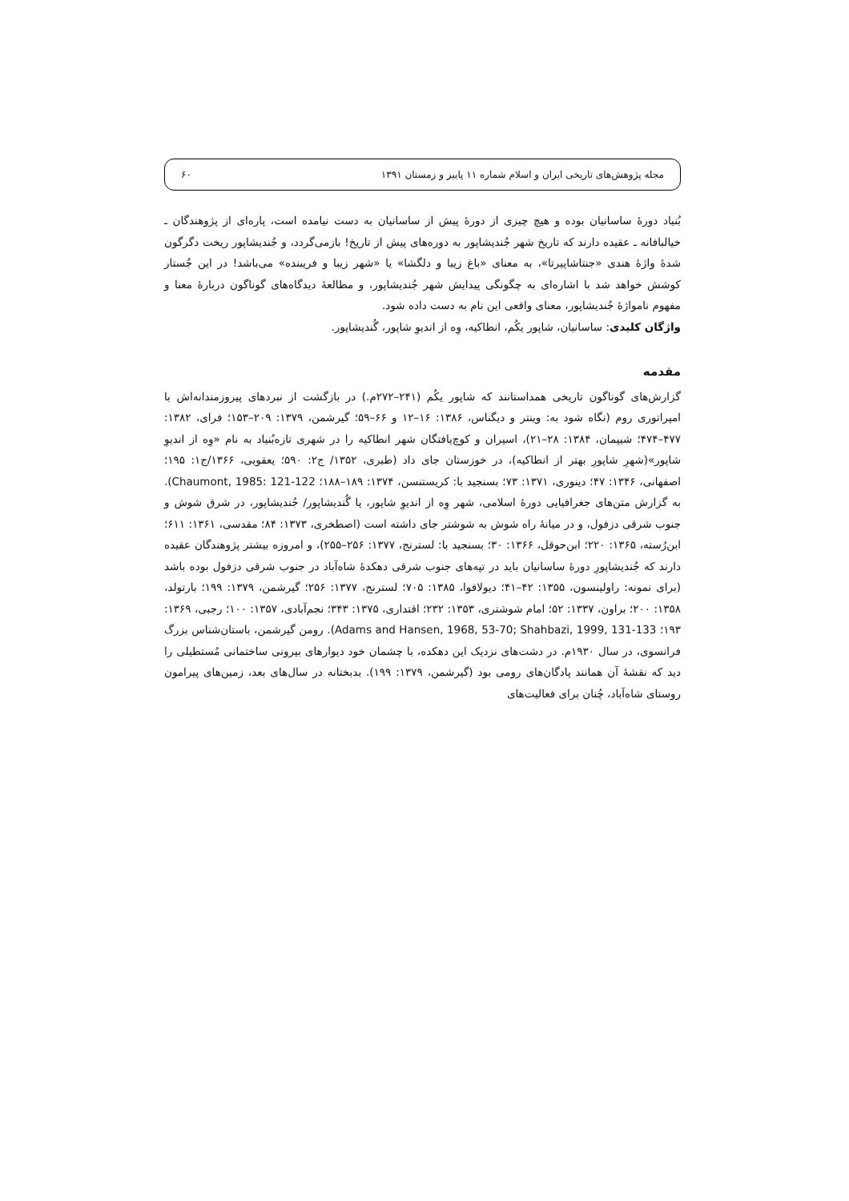مجله پژوهش‌های تاریخی ایران و اسلام شماره ۱۱ پاییز و زمستان ۱۳۹۱ ۶۰
بُنیاد دورهٔ ساسانیان بوده و هیچ چیزی از دورهٔ پیش از ساسانیان به دست نیامده است، پاره‌ای از پژوهندگان ـ خیالبافانه ـ عقیده دارند که تاریخ شهر جُندیشاپور به دوره‌های پیش از تاریخ! بازمی‌گردد، و جُندیشاپور ریخت دگرگون شدهٔ واژهٔ هندی «جنتاشاپیرتا»، به معنای «باغ زیبا و دلگشا» یا «شهر زیبا و فریبنده» می‌باشد! در این جُستار کوشش خواهد شد با اشاره‌ای به چگونگی پیدایش شهر جُندیشاپور، و مطالعهٔ دیدگاه‌های گوناگون دربارهٔ معنا و مفهوم نامواژهٔ جُندیشاپور، معنای واقعی این نام به دست داده شود.
واژگان کلیدی: ساسانیان، شاپور یکُم، انطاکیه، وِه از اندیوِ شاپور، گُندیشاپور.
مقدمه
گزارش‌های گوناگون تاریخی همداستانند که شاپور یکُم (۲۴۱–۲۷۲م.) در بازگشت از نبردهای پیروزمندانه‌اش با امپراتوری روم (نگاه شود به: وینتر و دیگناس، ۱۳۸۶: ۱۶–۱۲ و ۶۶–۵۹؛ گیرشمن، ۱۳۷۹: ۲۰۹–۱۵۳؛ فرای، ۱۳۸۲: ۴۷۷–۴۷۴؛ شیپمان، ۱۳۸۴: ۲۸–۲۱)، اسیران و کوچ‌یافتگان شهر انطاکیه را در شهری تازه‌بُنیاد به نام «وِه از اندیوِ شاپور»(شهرِ شاپورِ بهتر از انطاکیه)، در خوزستان جای داد (طبری، ۱۳۵۲/ ج۲: ۵۹۰؛ یعقوبی، ۱۳۶۶/ج۱: ۱۹۵؛ اصفهانی، ۱۳۴۶: ۴۷؛ دینوری، ۱۳۷۱: ۷۳؛ بسنجید با: کریستنسن، ۱۳۷۴: ۱۸۹–۱۸۸؛ Chaumont, 1985: 121-122). به گزارش متن‌های جغرافیایی دورهٔ اسلامی، شهر وِه از اندیوِ شاپور، یا گُندیشاپور/ جُندیشاپور، در شرق شوش و جنوب شرقی دزفول، و در میانهٔ راه شوش به شوشتر جای داشته است (اصطخری، ۱۳۷۳: ۸۴؛ مقدسی، ۱۳۶۱: ۶۱۱؛ ابن‌رُسته، ۱۳۶۵: ۲۲۰؛ ابن‌حوقل، ۱۳۶۶: ۳۰؛ بسنجید با: لسترنج، ۱۳۷۷: ۲۵۶–۲۵۵)، و امروزه بیشتر پژوهندگان عقیده دارند که جُندیشاپورِ دورهٔ ساسانیان باید در تپه‌های جنوب شرقی دهکدهٔ شاه‌آباد در جنوب شرقی دزفول بوده باشد (برای نمونه: راولینسون، ۱۳۵۵: ۴۲–۴۱؛ دیولافوا، ۱۳۸۵: ۷۰۵؛ لسترنج، ۱۳۷۷: ۲۵۶؛ گیرشمن، ۱۳۷۹: ۱۹۹؛ بارتولد، ۱۳۵۸: ۲۰۰؛ براون، ۱۳۳۷: ۵۲؛ امام شوشتری، ۱۳۵۳: ۲۳۲؛ اقتداری، ۱۳۷۵: ۳۴۳؛ نجم‌آبادی، ۱۳۵۷: ۱۰۰؛ رجبی، ۱۳۶۹: ۱۹۳؛ Adams and Hansen, 1968, 53-70; Shahbazi, 1999, 131-133). رومن گیرشمن، باستان‌شناس بزرگ فرانسوی، در سال ۱۹۳۰م. در دشت‌های نزدیک این دهکده، با چشمان خود دیوارهای بیرونی ساختمانی مُستطیلی را دید که نقشهٔ آن همانند پادگان‌های رومی بود (گیرشمن، ۱۳۷۹: ۱۹۹). بدبختانه در سال‌های بعد، زمین‌های پیرامون روستای شاه‌آباد، چُنان برای فعالیت‌های